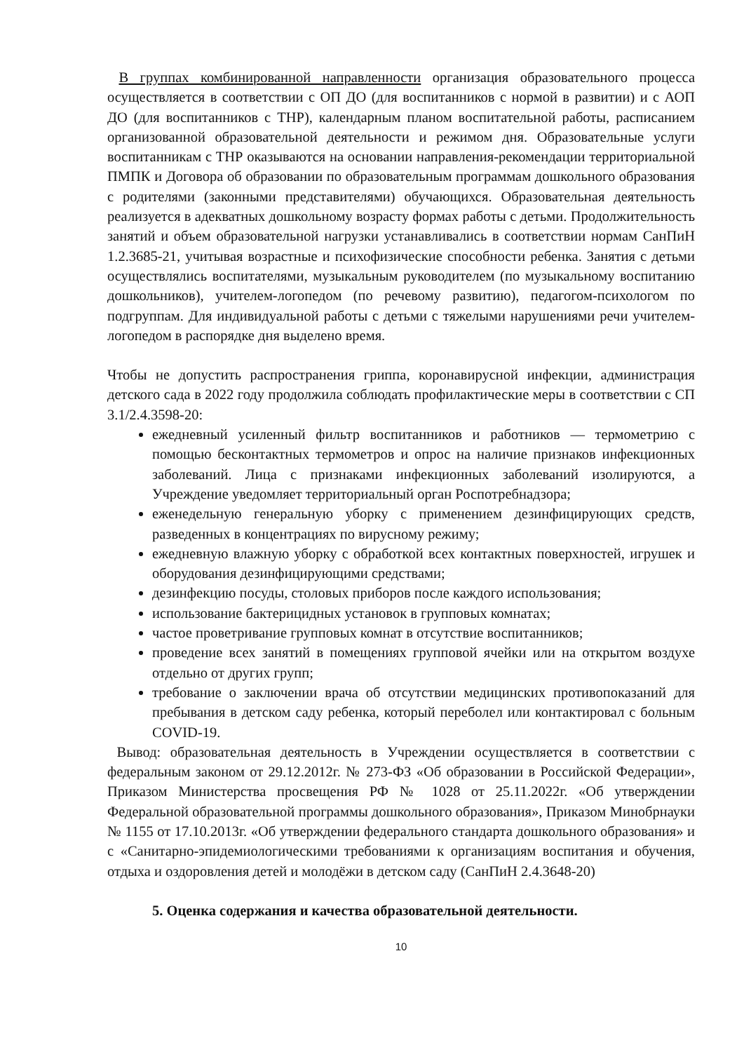В группах комбинированной направленности организация образовательного процесса осуществляется в соответствии с ОП ДО (для воспитанников с нормой в развитии) и с АОП ДО (для воспитанников с ТНР), календарным планом воспитательной работы, расписанием организованной образовательной деятельности и режимом дня. Образовательные услуги воспитанникам с ТНР оказываются на основании направления-рекомендации территориальной ПМПК и Договора об образовании по образовательным программам дошкольного образования с родителями (законными представителями) обучающихся. Образовательная деятельность реализуется в адекватных дошкольному возрасту формах работы с детьми. Продолжительность занятий и объем образовательной нагрузки устанавливались в соответствии нормам СанПиН 1.2.3685-21, учитывая возрастные и психофизические способности ребенка. Занятия с детьми осуществлялись воспитателями, музыкальным руководителем (по музыкальному воспитанию дошкольников), учителем-логопедом (по речевому развитию), педагогом-психологом по подгруппам. Для индивидуальной работы с детьми с тяжелыми нарушениями речи учителем-логопедом в распорядке дня выделено время.
Чтобы не допустить распространения гриппа, коронавирусной инфекции, администрация детского сада в 2022 году продолжила соблюдать профилактические меры в соответствии с СП 3.1/2.4.3598-20:
ежедневный усиленный фильтр воспитанников и работников — термометрию с помощью бесконтактных термометров и опрос на наличие признаков инфекционных заболеваний. Лица с признаками инфекционных заболеваний изолируются, а Учреждение уведомляет территориальный орган Роспотребнадзора;
еженедельную генеральную уборку с применением дезинфицирующих средств, разведенных в концентрациях по вирусному режиму;
ежедневную влажную уборку с обработкой всех контактных поверхностей, игрушек и оборудования дезинфицирующими средствами;
дезинфекцию посуды, столовых приборов после каждого использования;
использование бактерицидных установок в групповых комнатах;
частое проветривание групповых комнат в отсутствие воспитанников;
проведение всех занятий в помещениях групповой ячейки или на открытом воздухе отдельно от других групп;
требование о заключении врача об отсутствии медицинских противопоказаний для пребывания в детском саду ребенка, который переболел или контактировал с больным COVID-19.
Вывод: образовательная деятельность в Учреждении осуществляется в соответствии с федеральным законом от 29.12.2012г. № 273-ФЗ «Об образовании в Российской Федерации», Приказом Министерства просвещения РФ № 1028 от 25.11.2022г. «Об утверждении Федеральной образовательной программы дошкольного образования», Приказом Минобрнауки № 1155 от 17.10.2013г. «Об утверждении федерального стандарта дошкольного образования» и с «Санитарно-эпидемиологическими требованиями к организациям воспитания и обучения, отдыха и оздоровления детей и молодёжи в детском саду (СанПиН 2.4.3648-20)
5. Оценка содержания и качества образовательной деятельности.
10